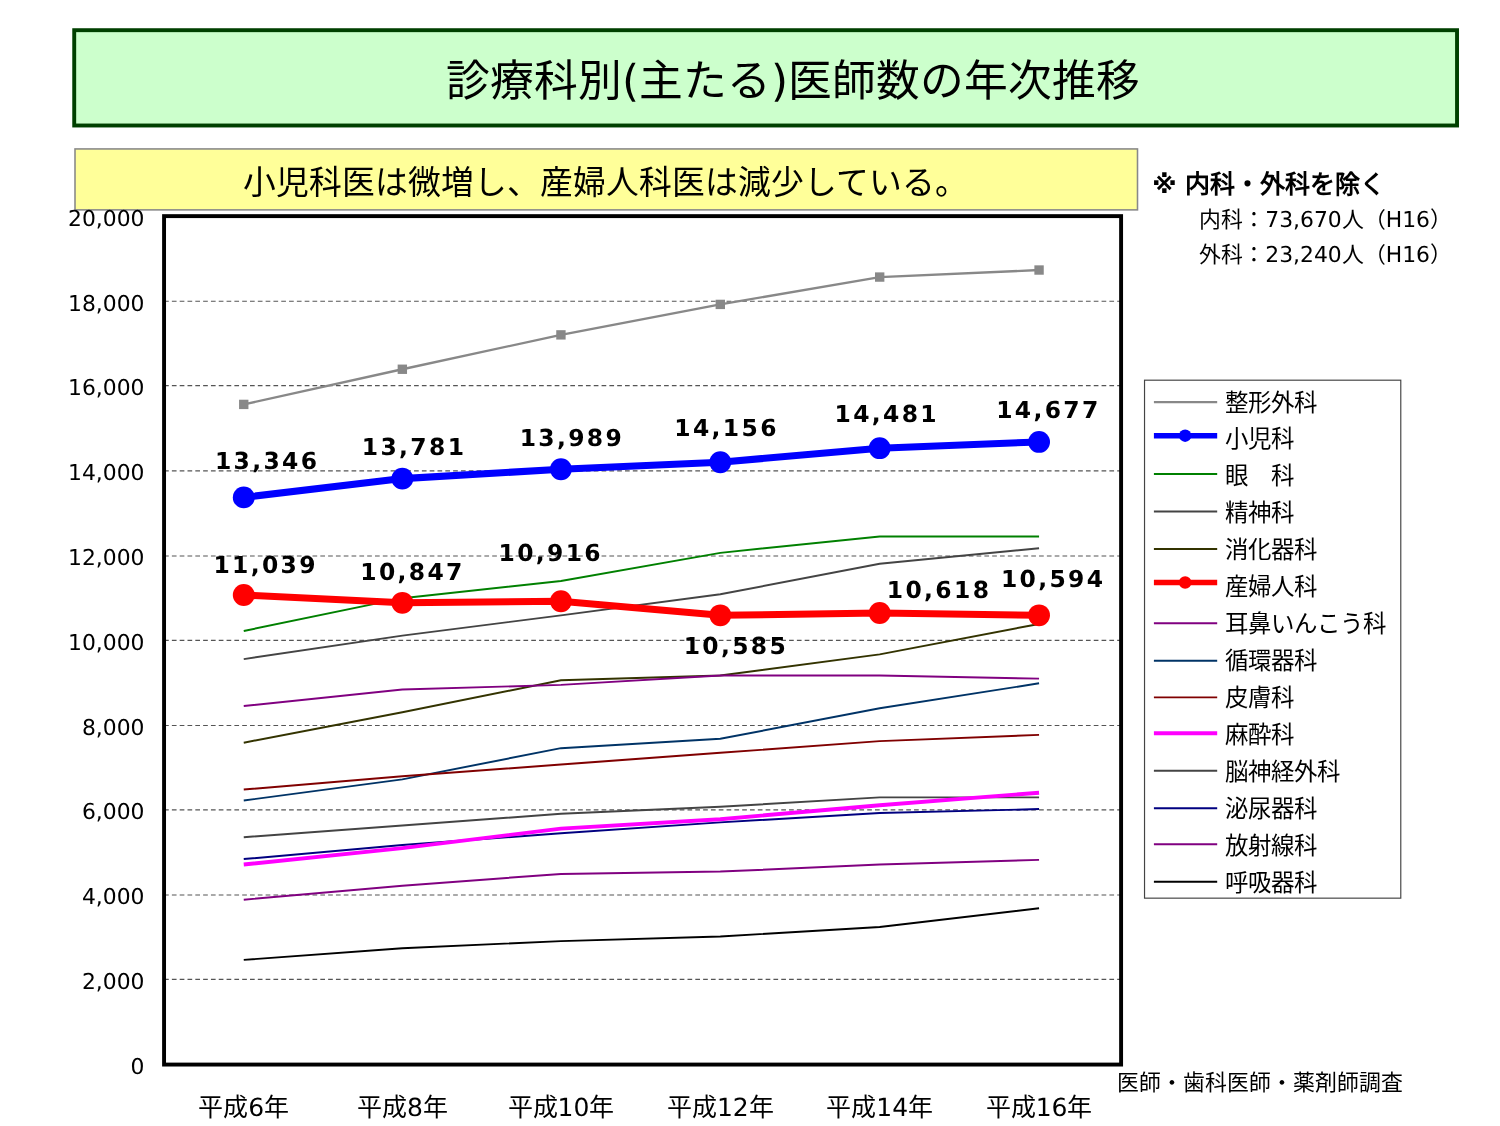診療科別(主たる)医師数の年次推移
小児科医は微増し、産婦人科医は減少している。
※ 内科・外科を除く
内科：73,670人（H16）
外科：23,240人（H16）
20,000
18,000
16,000
14,000
12,000
10,000
8,000
6,000
4,000
2,000
0
平成6年
平成8年
平成10年
平成12年
平成14年
平成16年
医師・歯科医師・薬剤師調査
13,346
13,781
13,989
14,156
14,481
14,677
11,039
10,847
10,916
10,585
10,618
10,594
整形外科
小児科
眼　科
精神科
消化器科
産婦人科
耳鼻いんこう科
循環器科
皮膚科
麻酔科
脳神経外科
泌尿器科
放射線科
呼吸器科